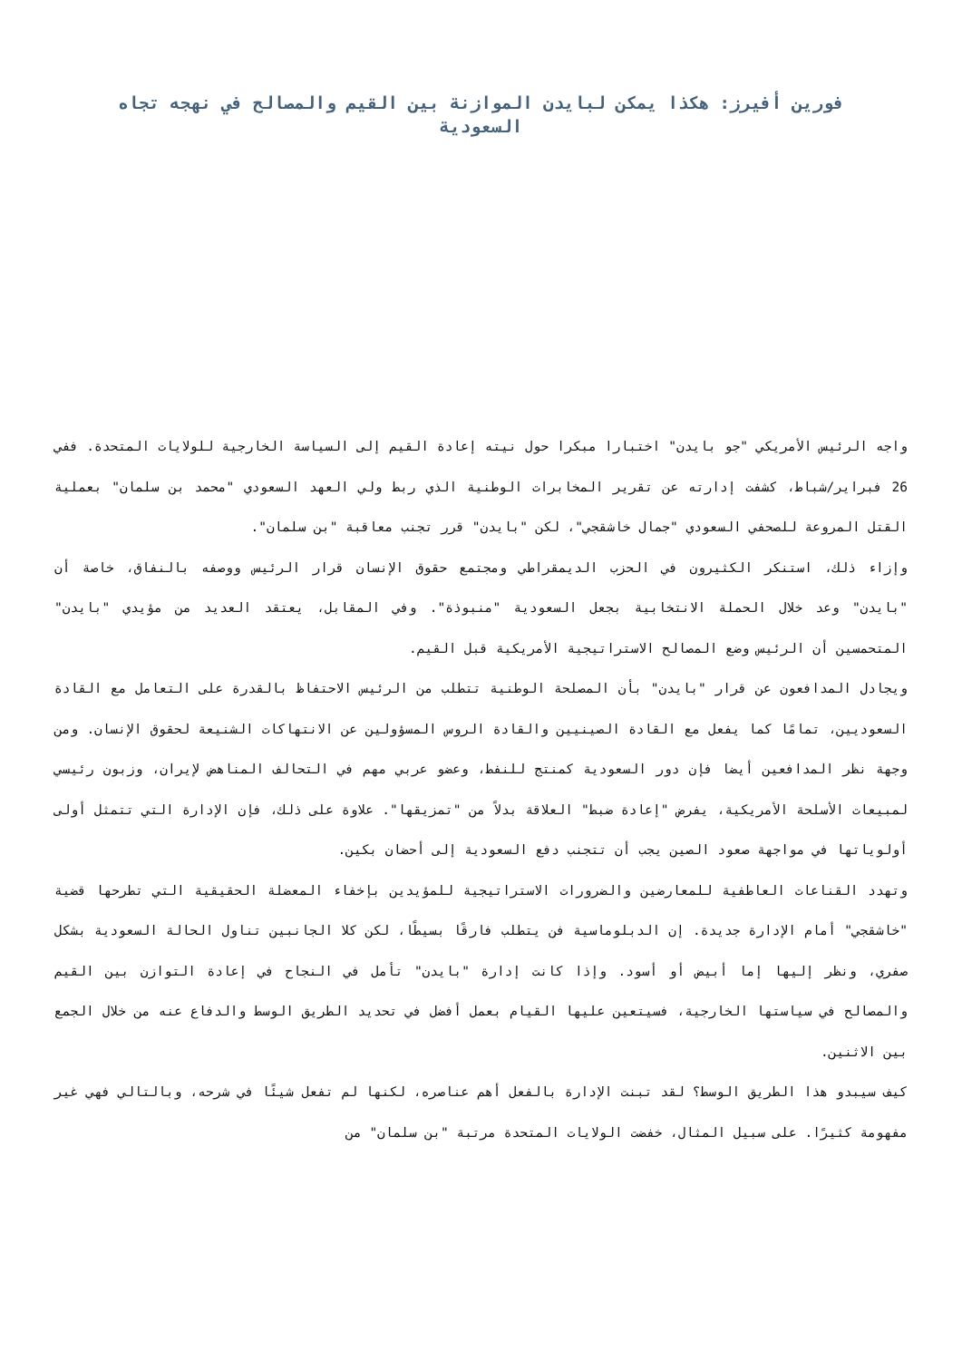فورين أفيرز: هكذا يمكن لبايدن الموازنة بين القيم والمصالح في نهجه تجاه السعودية
واجه الرئيس الأمريكي "جو بايدن" اختبارا مبكرا حول نيته إعادة القيم إلى السياسة الخارجية للولايات المتحدة. ففي 26 فبراير/شباط، كشفت إدارته عن تقرير المخابرات الوطنية الذي ربط ولي العهد السعودي "محمد بن سلمان" بعملية القتل المروعة للصحفي السعودي "جمال خاشقجي"، لكن "بايدن" قرر تجنب معاقبة "بن سلمان".
وإزاء ذلك، استنكر الكثيرون في الحزب الديمقراطي ومجتمع حقوق الإنسان قرار الرئيس ووصفه بالنفاق، خاصة أن "بايدن" وعد خلال الحملة الانتخابية بجعل السعودية "منبوذة". وفي المقابل، يعتقد العديد من مؤيدي "بايدن" المتحمسين أن الرئيس وضع المصالح الاستراتيجية الأمريكية قبل القيم.
ويجادل المدافعون عن قرار "بايدن" بأن المصلحة الوطنية تتطلب من الرئيس الاحتفاظ بالقدرة على التعامل مع القادة السعوديين، تمامًا كما يفعل مع القادة الصينيين والقادة الروس المسؤولين عن الانتهاكات الشنيعة لحقوق الإنسان. ومن وجهة نظر المدافعين أيضا فإن دور السعودية كمنتج للنفط، وعضو عربي مهم في التحالف المناهض لإيران، وزبون رئيسي لمبيعات الأسلحة الأمريكية، يفرض "إعادة ضبط" العلاقة بدلاً من "تمزيقها". علاوة على ذلك، فإن الإدارة التي تتمثل أولى أولوياتها في مواجهة صعود الصين يجب أن تتجنب دفع السعودية إلى أحضان بكين.
وتهدد القناعات العاطفية للمعارضين والضرورات الاستراتيجية للمؤيدين بإخفاء المعضلة الحقيقية التي تطرحها قضية "خاشقجي" أمام الإدارة جديدة. إن الدبلوماسية فن يتطلب فارقًا بسيطًا، لكن كلا الجانبين تناول الحالة السعودية بشكل صفري، ونظر إليها إما أبيض أو أسود. وإذا كانت إدارة "بايدن" تأمل في النجاح في إعادة التوازن بين القيم والمصالح في سياستها الخارجية، فسيتعين عليها القيام بعمل أفضل في تحديد الطريق الوسط والدفاع عنه من خلال الجمع بين الاثنين.
كيف سيبدو هذا الطريق الوسط؟ لقد تبنت الإدارة بالفعل أهم عناصره، لكنها لم تفعل شيئًا في شرحه، وبالتالي فهي غير مفهومة كثيرًا. على سبيل المثال، خفضت الولايات المتحدة مرتبة "بن سلمان" من